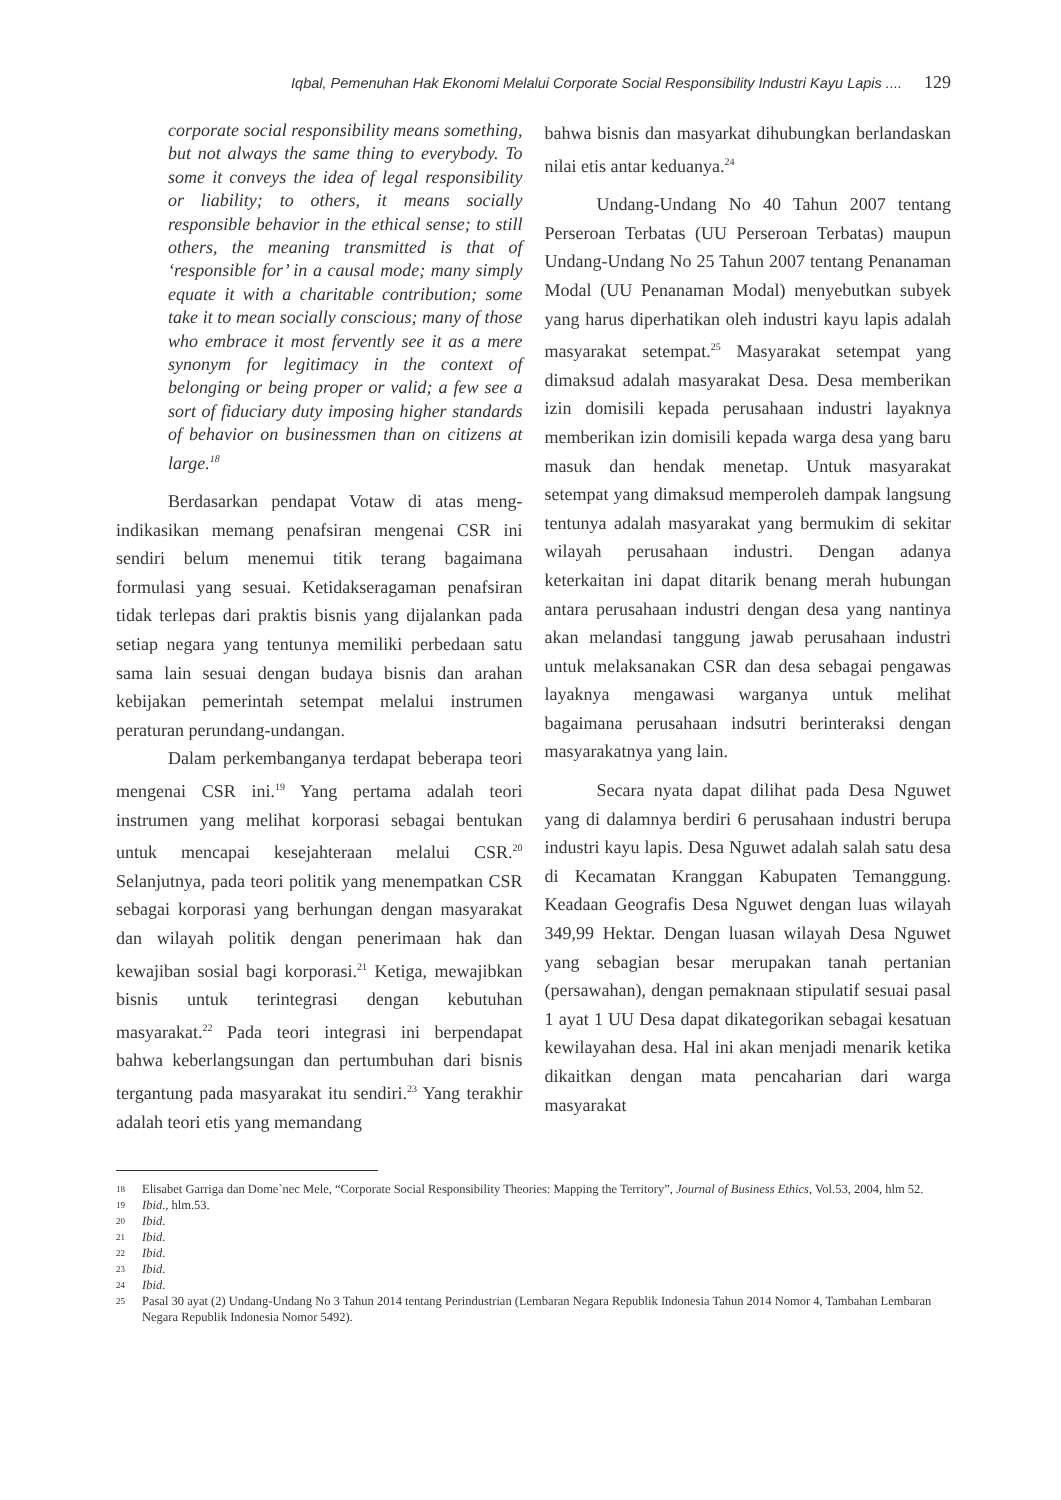Iqbal, Pemenuhan Hak Ekonomi Melalui Corporate Social Responsibility Industri Kayu Lapis .... 129
corporate social responsibility means something, but not always the same thing to everybody. To some it conveys the idea of legal responsibility or liability; to others, it means socially responsible behavior in the ethical sense; to still others, the meaning transmitted is that of ‘responsible for’ in a causal mode; many simply equate it with a charitable contribution; some take it to mean socially conscious; many of those who embrace it most fervently see it as a mere synonym for legitimacy in the context of belonging or being proper or valid; a few see a sort of fiduciary duty imposing higher standards of behavior on businessmen than on citizens at large.<sup>18</sup>
Berdasarkan pendapat Votaw di atas meng­indikasikan memang penafsiran mengenai CSR ini sendiri belum menemui titik terang bagaimana formulasi yang sesuai. Ketidakseragaman penaf­siran tidak terlepas dari praktis bisnis yang dijalan­kan pada setiap negara yang tentunya memiliki perbedaan satu sama lain sesuai dengan budaya bisnis dan arahan kebijakan pemerintah setempat melalui instrumen peraturan perundang-undangan.
Dalam perkembanganya terdapat beberapa teori mengenai CSR ini.<sup>19</sup> Yang pertama adalah teori instrumen yang melihat korporasi sebagai bentukan untuk mencapai kesejahteraan melalui CSR.<sup>20</sup> Selanjutnya, pada teori politik yang menempatkan CSR sebagai korporasi yang berhungan dengan masyarakat dan wilayah politik dengan penerimaan hak dan kewajiban sosial bagi korporasi.<sup>21</sup> Ketiga, mewajibkan bisnis untuk terintegrasi dengan kebutuhan masyarakat.<sup>22</sup> Pada teori integrasi ini ber­pendapat bahwa keberlangsungan dan pertumbuhan dari bisnis tergantung pada masyarakat itu sendiri.<sup>23</sup> Yang terakhir adalah teori etis yang memandang
bahwa bisnis dan masyarkat dihubungkan berlan­daskan nilai etis antar keduanya.<sup>24</sup>
Undang-Undang No 40 Tahun 2007 tentang Perseroan Terbatas (UU Perseroan Terbatas) maupun Undang-Undang No 25 Tahun 2007 tentang Penanaman Modal (UU Penanaman Modal) menyebutkan subyek yang harus diperhatikan oleh industri kayu lapis adalah masyarakat setempat.<sup>25</sup> Masyarakat setempat yang dimaksud adalah masyarakat Desa. Desa memberikan izin domisili kepada perusahaan industri layaknya memberikan izin domisili kepada warga desa yang baru masuk dan hendak menetap. Untuk masyarakat setempat yang dimaksud memperoleh dampak langsung tentunya adalah masyarakat yang bermukim di sekitar wilayah perusahaan industri. Dengan adanya keterkaitan ini dapat ditarik benang merah hubungan antara perusahaan industri dengan desa yang nantinya akan melandasi tanggung jawab perusahaan industri untuk melaksanakan CSR dan desa sebagai pengawas layaknya mengawasi warganya untuk melihat bagaimana perusahaan indsutri berinteraksi dengan masyarakatnya yang lain.
Secara nyata dapat dilihat pada Desa Nguwet yang di dalamnya berdiri 6 perusahaan industri berupa industri kayu lapis. Desa Nguwet adalah salah satu desa di Kecamatan Kranggan Kabupaten Temanggung. Keadaan Geografis Desa Nguwet dengan luas wilayah 349,99 Hektar. Dengan luasan wilayah Desa Nguwet yang sebagian besar merupakan tanah pertanian (persawahan), dengan pemaknaan stipulatif sesuai pasal 1 ayat 1 UU Desa dapat dikategorikan sebagai kesatuan kewilayahan desa. Hal ini akan menjadi menarik ketika dikaitkan dengan mata pencaharian dari warga masyarakat
18 Elisabet Garriga dan Dome`nec Mele, “Corporate Social Responsibility Theories: Mapping the Territory”, Journal of Business Ethics, Vol.53, 2004, hlm 52.
19 Ibid., hlm.53.
20 Ibid.
21 Ibid.
22 Ibid.
23 Ibid.
24 Ibid.
25 Pasal 30 ayat (2) Undang-Undang No 3 Tahun 2014 tentang Perindustrian (Lembaran Negara Republik Indonesia Tahun 2014 Nomor 4, Tambahan Lembaran Negara Republik Indonesia Nomor 5492).